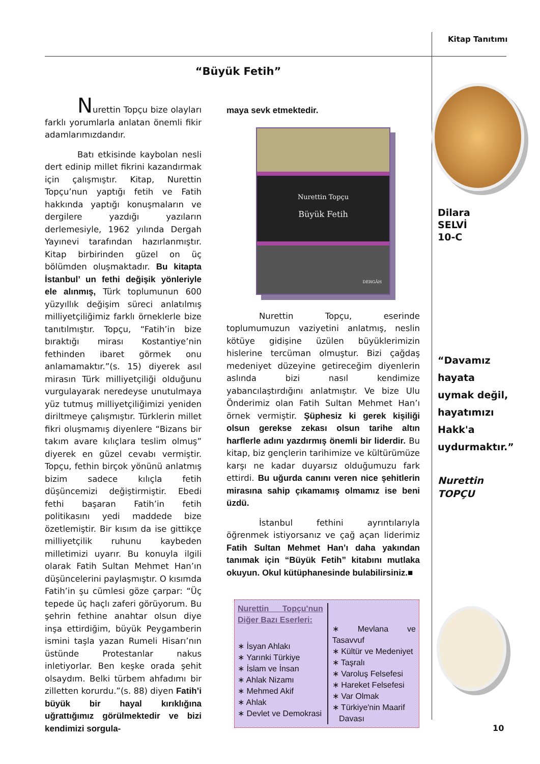Kitap Tanıtımı
“Büyük Fetih”
Nurettin Topçu bize olayları farklı yorumlarla anlatan önemli fikir adamlarımızdandır.
Batı etkisinde kaybolan nesli dert edinip millet fikrini kazandırmak için çalışmıştır. Kitap, Nurettin Topçu’nun yaptığı fetih ve Fatih hakkında yaptığı konuşmaların ve dergilere yazdığı yazıların derlemesiyle, 1962 yılında Dergah Yayınevi tarafından hazırlanmıştır. Kitap birbirinden güzel on üç bölümden oluşmaktadır. Bu kitapta İstanbul’ un fethi değişik yönleriyle ele alınmış, Türk toplumunun 600 yüzyıllık değişim süreci anlatılmış milliyetçiliğimiz farklı örneklerle bize tanıtılmıştır. Topçu, “Fatih’in bize bıraktığı mirası Kostantiye’nin fethinden ibaret görmek onu anlamamaktır.”(s. 15) diyerek asıl mirasın Türk milliyetçiliği olduğunu vurgulayarak neredeyse unutulmaya yüz tutmuş milliyetçiliğimizi yeniden diriltmeye çalışmıştır. Türklerin millet fikri oluşmamış diyenlere “Bizans bir takım avare kılıçlara teslim olmuş” diyerek en güzel cevabı vermiştir. Topçu, fethin birçok yönünü anlatmış bizim sadece kılıçla fetih düşüncemizi değiştirmiştir. Ebedi fethi başaran Fatih’in fetih politikasını yedi maddede bize özetlemiştir. Bir kısım da ise gittikçe milliyetçilik ruhunu kaybeden milletimizi uyarır. Bu konuyla ilgili olarak Fatih Sultan Mehmet Han’ın düşüncelerini paylaşmıştır. O kısımda Fatih’in şu cümlesi göze çarpar: “Üç tepede üç haçlı zaferi görüyorum. Bu şehrin fethine anahtar olsun diye inşa ettirdiğim, büyük Peygamberin ismini taşla yazan Rumeli Hisarı’nın üstünde Protestanlar nakus inletiyorlar. Ben keşke orada şehit olsaydım. Belki türbem ahfadımı bir zilletten korurdu.”(s. 88) diyen Fatih’i büyük bir hayal kırıklığına uğrattığımız görülmektedir ve bizi kendimizi sorgula-
maya sevk etmektedir.
Nurettin Topçu
Büyük Fetih
DERGÂH
Nurettin Topçu, eserinde toplumumuzun vaziyetini anlatmış, neslin kötüye gidişine üzülen büyüklerimizin hislerine tercüman olmuştur. Bizi çağdaş medeniyet düzeyine getireceğim diyenlerin aslında bizi nasıl kendimize yabancılaştırdığını anlatmıştır. Ve bize Ulu Önderimiz olan Fatih Sultan Mehmet Han’ı örnek vermiştir. Şüphesiz ki gerek kişiliği olsun gerekse zekası olsun tarihe altın harflerle adını yazdırmış önemli bir liderdir. Bu kitap, biz gençlerin tarihimize ve kültürümüze karşı ne kadar duyarsız olduğumuzu fark ettirdi. Bu uğurda canını veren nice şehitlerin mirasına sahip çıkamamış olmamız ise beni üzdü.
İstanbul fethini ayrıntılarıyla öğrenmek istiyorsanız ve çağ açan liderimiz Fatih Sultan Mehmet Han’ı daha yakından tanımak için “Büyük Fetih” kitabını mutlaka okuyun. Okul kütüphanesinde bulabilirsiniz.■
Nurettin Topçu'nun Diğer Bazı Eserleri:
∗ İsyan Ahlakı
∗ Yarınki Türkiye
∗ İslam ve İnsan
∗ Ahlak Nizamı
∗ Mehmed Akif
∗ Ahlak
∗ Devlet ve Demokrasi
∗ Mevlana ve Tasavvuf
∗ Kültür ve Medeniyet
∗ Taşralı
∗ Varoluş Felsefesi
∗ Hareket Felsefesi
∗ Var Olmak
∗ Türkiye'nin Maarif
Davası
Dilara
SELVİ
10-C
“Davamız
hayata
uymak değil,
hayatımızı
Hakk'a
uydurmaktır.”
Nurettin
TOPÇU
10